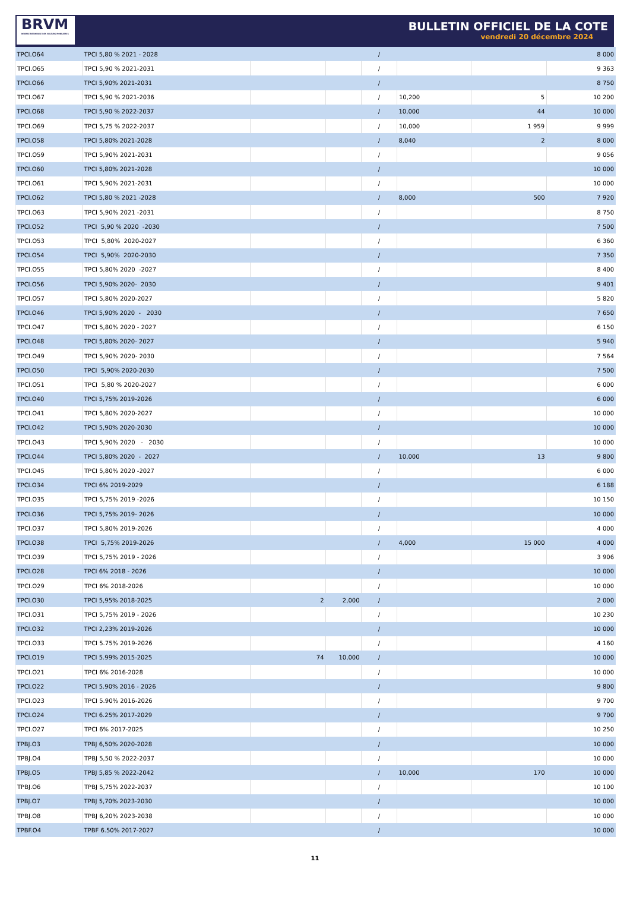BRVM
BOURSE REGIONALE DES VALEURS MOBILIERES
BULLETIN OFFICIEL DE LA COTE
vendredi 20 décembre 2024
| TPCI.O64 | TPCI 5,80 % 2021 - 2028 | | | / | | | 8 000 |
| TPCI.O65 | TPCI 5,90 % 2021-2031 | | | / | | | 9 363 |
| TPCI.O66 | TPCI 5,90% 2021-2031 | | | / | | | 8 750 |
| TPCI.O67 | TPCI 5,90 % 2021-2036 | | | / | 10,200 | 5 | 10 200 |
| TPCI.O68 | TPCI 5,90 % 2022-2037 | | | / | 10,000 | 44 | 10 000 |
| TPCI.O69 | TPCI 5,75 % 2022-2037 | | | / | 10,000 | 1 959 | 9 999 |
| TPCI.O58 | TPCI 5,80% 2021-2028 | | | / | 8,040 | 2 | 8 000 |
| TPCI.O59 | TPCI 5,90% 2021-2031 | | | / | | | 9 056 |
| TPCI.O60 | TPCI 5,80% 2021-2028 | | | / | | | 10 000 |
| TPCI.O61 | TPCI 5,90% 2021-2031 | | | / | | | 10 000 |
| TPCI.O62 | TPCI 5,80 % 2021 -2028 | | | / | 8,000 | 500 | 7 920 |
| TPCI.O63 | TPCI 5,90% 2021 -2031 | | | / | | | 8 750 |
| TPCI.O52 | TPCI 5,90 % 2020 -2030 | | | / | | | 7 500 |
| TPCI.O53 | TPCI 5,80% 2020-2027 | | | / | | | 6 360 |
| TPCI.O54 | TPCI 5,90% 2020-2030 | | | / | | | 7 350 |
| TPCI.O55 | TPCI 5,80% 2020 -2027 | | | / | | | 8 400 |
| TPCI.O56 | TPCI 5,90% 2020- 2030 | | | / | | | 9 401 |
| TPCI.O57 | TPCI 5,80% 2020-2027 | | | / | | | 5 820 |
| TPCI.O46 | TPCI 5,90% 2020 - 2030 | | | / | | | 7 650 |
| TPCI.O47 | TPCI 5,80% 2020 - 2027 | | | / | | | 6 150 |
| TPCI.O48 | TPCI 5,80% 2020- 2027 | | | / | | | 5 940 |
| TPCI.O49 | TPCI 5,90% 2020- 2030 | | | / | | | 7 564 |
| TPCI.O50 | TPCI 5,90% 2020-2030 | | | / | | | 7 500 |
| TPCI.O51 | TPCI 5,80 % 2020-2027 | | | / | | | 6 000 |
| TPCI.O40 | TPCI 5,75% 2019-2026 | | | / | | | 6 000 |
| TPCI.O41 | TPCI 5,80% 2020-2027 | | | / | | | 10 000 |
| TPCI.O42 | TPCI 5,90% 2020-2030 | | | / | | | 10 000 |
| TPCI.O43 | TPCI 5,90% 2020 - 2030 | | | / | | | 10 000 |
| TPCI.O44 | TPCI 5,80% 2020 - 2027 | | | / | 10,000 | 13 | 9 800 |
| TPCI.O45 | TPCI 5,80% 2020 -2027 | | | / | | | 6 000 |
| TPCI.O34 | TPCI 6% 2019-2029 | | | / | | | 6 188 |
| TPCI.O35 | TPCI 5,75% 2019 -2026 | | | / | | | 10 150 |
| TPCI.O36 | TPCI 5,75% 2019- 2026 | | | / | | | 10 000 |
| TPCI.O37 | TPCI 5,80% 2019-2026 | | | / | | | 4 000 |
| TPCI.O38 | TPCI 5,75% 2019-2026 | | | / | 4,000 | 15 000 | 4 000 |
| TPCI.O39 | TPCI 5,75% 2019 - 2026 | | | / | | | 3 906 |
| TPCI.O28 | TPCI 6% 2018 - 2026 | | | / | | | 10 000 |
| TPCI.O29 | TPCI 6% 2018-2026 | | | / | | | 10 000 |
| TPCI.O30 | TPCI 5,95% 2018-2025 | 2 | 2,000 | / | | | 2 000 |
| TPCI.O31 | TPCI 5,75% 2019 - 2026 | | | / | | | 10 230 |
| TPCI.O32 | TPCI 2,23% 2019-2026 | | | / | | | 10 000 |
| TPCI.O33 | TPCI 5.75% 2019-2026 | | | / | | | 4 160 |
| TPCI.O19 | TPCI 5.99% 2015-2025 | 74 | 10,000 | / | | | 10 000 |
| TPCI.O21 | TPCI 6% 2016-2028 | | | / | | | 10 000 |
| TPCI.O22 | TPCI 5.90% 2016 - 2026 | | | / | | | 9 800 |
| TPCI.O23 | TPCI 5.90% 2016-2026 | | | / | | | 9 700 |
| TPCI.O24 | TPCI 6.25% 2017-2029 | | | / | | | 9 700 |
| TPCI.O27 | TPCI 6% 2017-2025 | | | / | | | 10 250 |
| TPBJ.O3 | TPBJ 6,50% 2020-2028 | | | / | | | 10 000 |
| TPBJ.O4 | TPBJ 5,50 % 2022-2037 | | | / | | | 10 000 |
| TPBJ.O5 | TPBJ 5,85 % 2022-2042 | | | / | 10,000 | 170 | 10 000 |
| TPBJ.O6 | TPBJ 5,75% 2022-2037 | | | / | | | 10 100 |
| TPBJ.O7 | TPBJ 5,70% 2023-2030 | | | / | | | 10 000 |
| TPBJ.O8 | TPBJ 6,20% 2023-2038 | | | / | | | 10 000 |
| TPBF.O4 | TPBF 6.50% 2017-2027 | | | / | | | 10 000 |
11